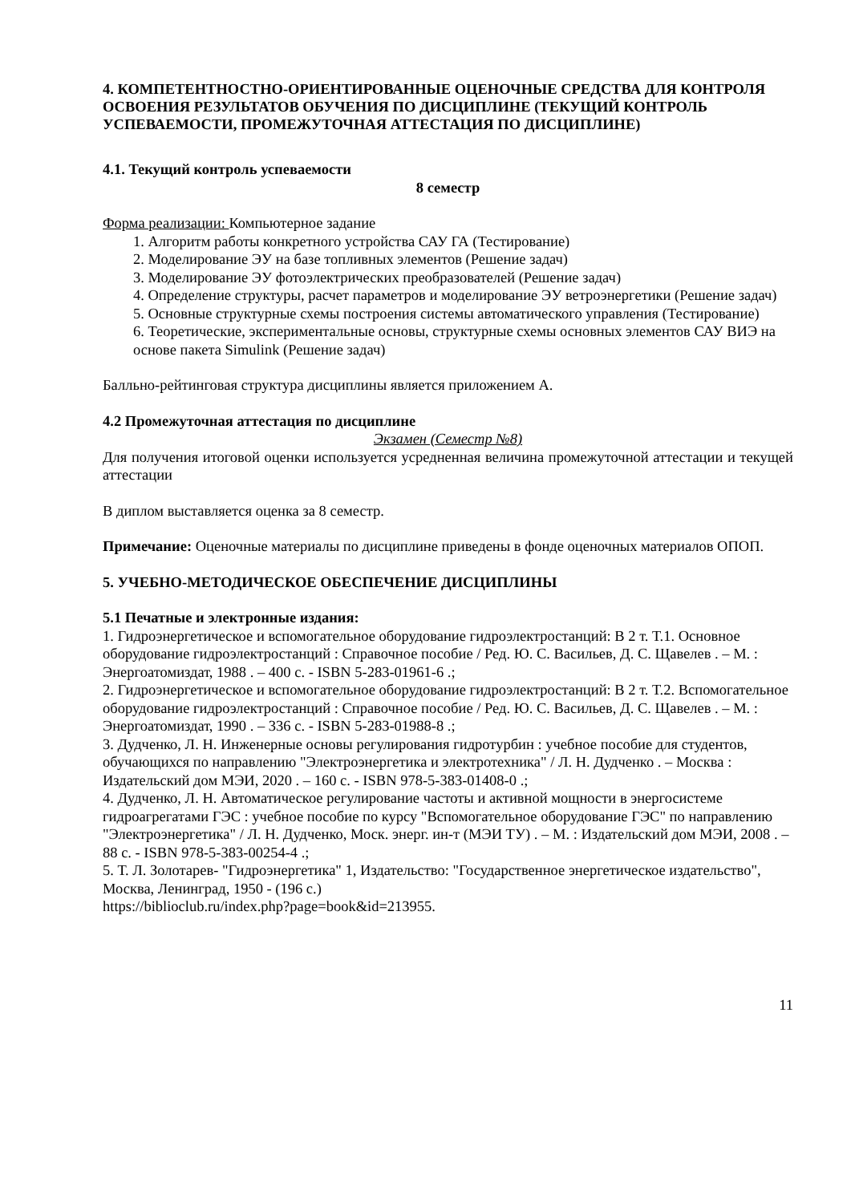4. КОМПЕТЕНТНОСТНО-ОРИЕНТИРОВАННЫЕ ОЦЕНОЧНЫЕ СРЕДСТВА ДЛЯ КОНТРОЛЯ ОСВОЕНИЯ РЕЗУЛЬТАТОВ ОБУЧЕНИЯ ПО ДИСЦИПЛИНЕ (ТЕКУЩИЙ КОНТРОЛЬ УСПЕВАЕМОСТИ, ПРОМЕЖУТОЧНАЯ АТТЕСТАЦИЯ ПО ДИСЦИПЛИНЕ)
4.1. Текущий контроль успеваемости
8 семестр
Форма реализации: Компьютерное задание
1. Алгоритм работы конкретного устройства САУ ГА (Тестирование)
2. Моделирование ЭУ на базе топливных элементов (Решение задач)
3. Моделирование ЭУ фотоэлектрических преобразователей (Решение задач)
4. Определение структуры, расчет параметров и моделирование ЭУ ветроэнергетики (Решение задач)
5. Основные структурные схемы построения системы автоматического управления (Тестирование)
6. Теоретические, экспериментальные основы, структурные схемы основных элементов САУ ВИЭ на основе пакета Simulink (Решение задач)
Балльно-рейтинговая структура дисциплины является приложением А.
4.2 Промежуточная аттестация по дисциплине
Экзамен (Семестр №8)
Для получения итоговой оценки используется усредненная величина промежуточной аттестации и текущей аттестации
В диплом выставляется оценка за 8 семестр.
Примечание: Оценочные материалы по дисциплине приведены в фонде оценочных материалов ОПОП.
5. УЧЕБНО-МЕТОДИЧЕСКОЕ ОБЕСПЕЧЕНИЕ ДИСЦИПЛИНЫ
5.1 Печатные и электронные издания:
1. Гидроэнергетическое и вспомогательное оборудование гидроэлектростанций: В 2 т. Т.1. Основное оборудование гидроэлектростанций : Справочное пособие / Ред. Ю. С. Васильев, Д. С. Щавелев . – М. : Энергоатомиздат, 1988 . – 400 с. - ISBN 5-283-01961-6 .;
2. Гидроэнергетическое и вспомогательное оборудование гидроэлектростанций: В 2 т. Т.2. Вспомогательное оборудование гидроэлектростанций : Справочное пособие / Ред. Ю. С. Васильев, Д. С. Щавелев . – М. : Энергоатомиздат, 1990 . – 336 с. - ISBN 5-283-01988-8 .;
3. Дудченко, Л. Н. Инженерные основы регулирования гидротурбин : учебное пособие для студентов, обучающихся по направлению "Электроэнергетика и электротехника" / Л. Н. Дудченко . – Москва : Издательский дом МЭИ, 2020 . – 160 с. - ISBN 978-5-383-01408-0 .;
4. Дудченко, Л. Н. Автоматическое регулирование частоты и активной мощности в энергосистеме гидроагрегатами ГЭС : учебное пособие по курсу "Вспомогательное оборудование ГЭС" по направлению "Электроэнергетика" / Л. Н. Дудченко, Моск. энерг. ин-т (МЭИ ТУ) . – М. : Издательский дом МЭИ, 2008 . – 88 с. - ISBN 978-5-383-00254-4 .;
5. Т. Л. Золотарев- "Гидроэнергетика" 1, Издательство: "Государственное энергетическое издательство", Москва, Ленинград, 1950 - (196 с.)
https://biblioclub.ru/index.php?page=book&id=213955.
11